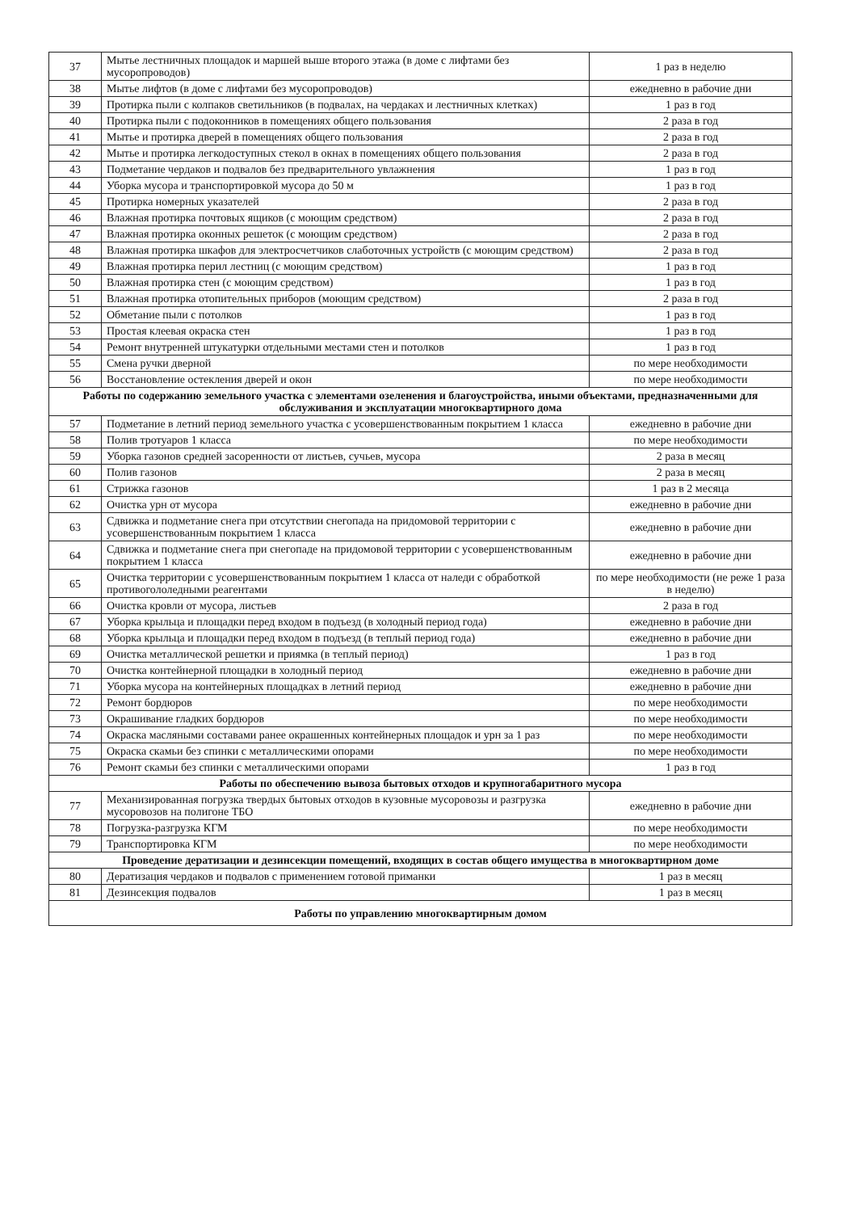| 37 | Мытье лестничных площадок и маршей выше второго этажа (в доме с лифтами без мусоропроводов) | 1 раз в неделю |
| 38 | Мытье лифтов (в доме с лифтами без мусоропроводов) | ежедневно в рабочие дни |
| 39 | Протирка пыли с колпаков светильников (в подвалах, на чердаках и лестничных клетках) | 1 раз в год |
| 40 | Протирка пыли с подоконников в помещениях общего пользования | 2 раза в год |
| 41 | Мытье и протирка дверей в помещениях общего пользования | 2 раза в год |
| 42 | Мытье и протирка легкодоступных стекол в окнах в помещениях общего пользования | 2 раза в год |
| 43 | Подметание чердаков и подвалов без предварительного увлажнения | 1 раз в год |
| 44 | Уборка мусора и транспортировкой мусора до 50 м | 1 раз в год |
| 45 | Протирка номерных указателей | 2 раза в год |
| 46 | Влажная протирка почтовых ящиков (с моющим средством) | 2 раза в год |
| 47 | Влажная протирка оконных решеток (с моющим средством) | 2 раза в год |
| 48 | Влажная протирка шкафов для электросчетчиков слаботочных устройств (с моющим средством) | 2 раза в год |
| 49 | Влажная протирка перил лестниц (с моющим средством) | 1 раз в год |
| 50 | Влажная протирка стен (с моющим средством) | 1 раз в год |
| 51 | Влажная протирка отопительных приборов (моющим средством) | 2 раза в год |
| 52 | Обметание пыли с потолков | 1 раз в год |
| 53 | Простая клеевая окраска стен | 1 раз в год |
| 54 | Ремонт внутренней штукатурки отдельными местами стен и потолков | 1 раз в год |
| 55 | Смена ручки дверной | по мере необходимости |
| 56 | Восстановление остекления дверей и окон | по мере необходимости |
| Работы по содержанию земельного участка с элементами озеленения и благоустройства, иными объектами, предназначенными для обслуживания и эксплуатации многоквартирного дома | | |
| 57 | Подметание в летний период земельного участка с усовершенствованным покрытием 1 класса | ежедневно в рабочие дни |
| 58 | Полив тротуаров 1 класса | по мере необходимости |
| 59 | Уборка газонов средней засоренности от листьев, сучьев, мусора | 2 раза в месяц |
| 60 | Полив газонов | 2 раза в месяц |
| 61 | Стрижка газонов | 1 раз в 2 месяца |
| 62 | Очистка урн от мусора | ежедневно в рабочие дни |
| 63 | Сдвижка и подметание снега при отсутствии снегопада на придомовой территории с усовершенствованным покрытием 1 класса | ежедневно в рабочие дни |
| 64 | Сдвижка и подметание снега при снегопаде на придомовой территории с усовершенствованным покрытием 1 класса | ежедневно в рабочие дни |
| 65 | Очистка территории с усовершенствованным покрытием 1 класса от наледи с обработкой противогололедными реагентами | по мере необходимости (не реже 1 раза в неделю) |
| 66 | Очистка кровли от мусора, листьев | 2 раза в год |
| 67 | Уборка крыльца и площадки перед входом в подъезд (в холодный период года) | ежедневно в рабочие дни |
| 68 | Уборка крыльца и площадки перед входом в подъезд (в теплый период года) | ежедневно в рабочие дни |
| 69 | Очистка металлической решетки и приямка (в теплый период) | 1 раз в год |
| 70 | Очистка контейнерной площадки в холодный период | ежедневно в рабочие дни |
| 71 | Уборка мусора на контейнерных площадках в летний период | ежедневно в рабочие дни |
| 72 | Ремонт бордюров | по мере необходимости |
| 73 | Окрашивание гладких бордюров | по мере необходимости |
| 74 | Окраска масляными составами ранее окрашенных контейнерных площадок и урн за 1 раз | по мере необходимости |
| 75 | Окраска скамьи без спинки с металлическими опорами | по мере необходимости |
| 76 | Ремонт скамьи без спинки с металлическими опорами | 1 раз в год |
| Работы по обеспечению вывоза бытовых отходов и крупногабаритного мусора | | |
| 77 | Механизированная погрузка твердых бытовых отходов в кузовные мусоровозы и разгрузка мусоровозов на полигоне ТБО | ежедневно в рабочие дни |
| 78 | Погрузка-разгрузка КГМ | по мере необходимости |
| 79 | Транспортировка КГМ | по мере необходимости |
| Проведение дератизации и дезинсекции помещений, входящих в состав общего имущества в многоквартирном доме | | |
| 80 | Дератизация чердаков и подвалов с применением готовой приманки | 1 раз в месяц |
| 81 | Дезинсекция подвалов | 1 раз в месяц |
| Работы по управлению многоквартирным домом | | |